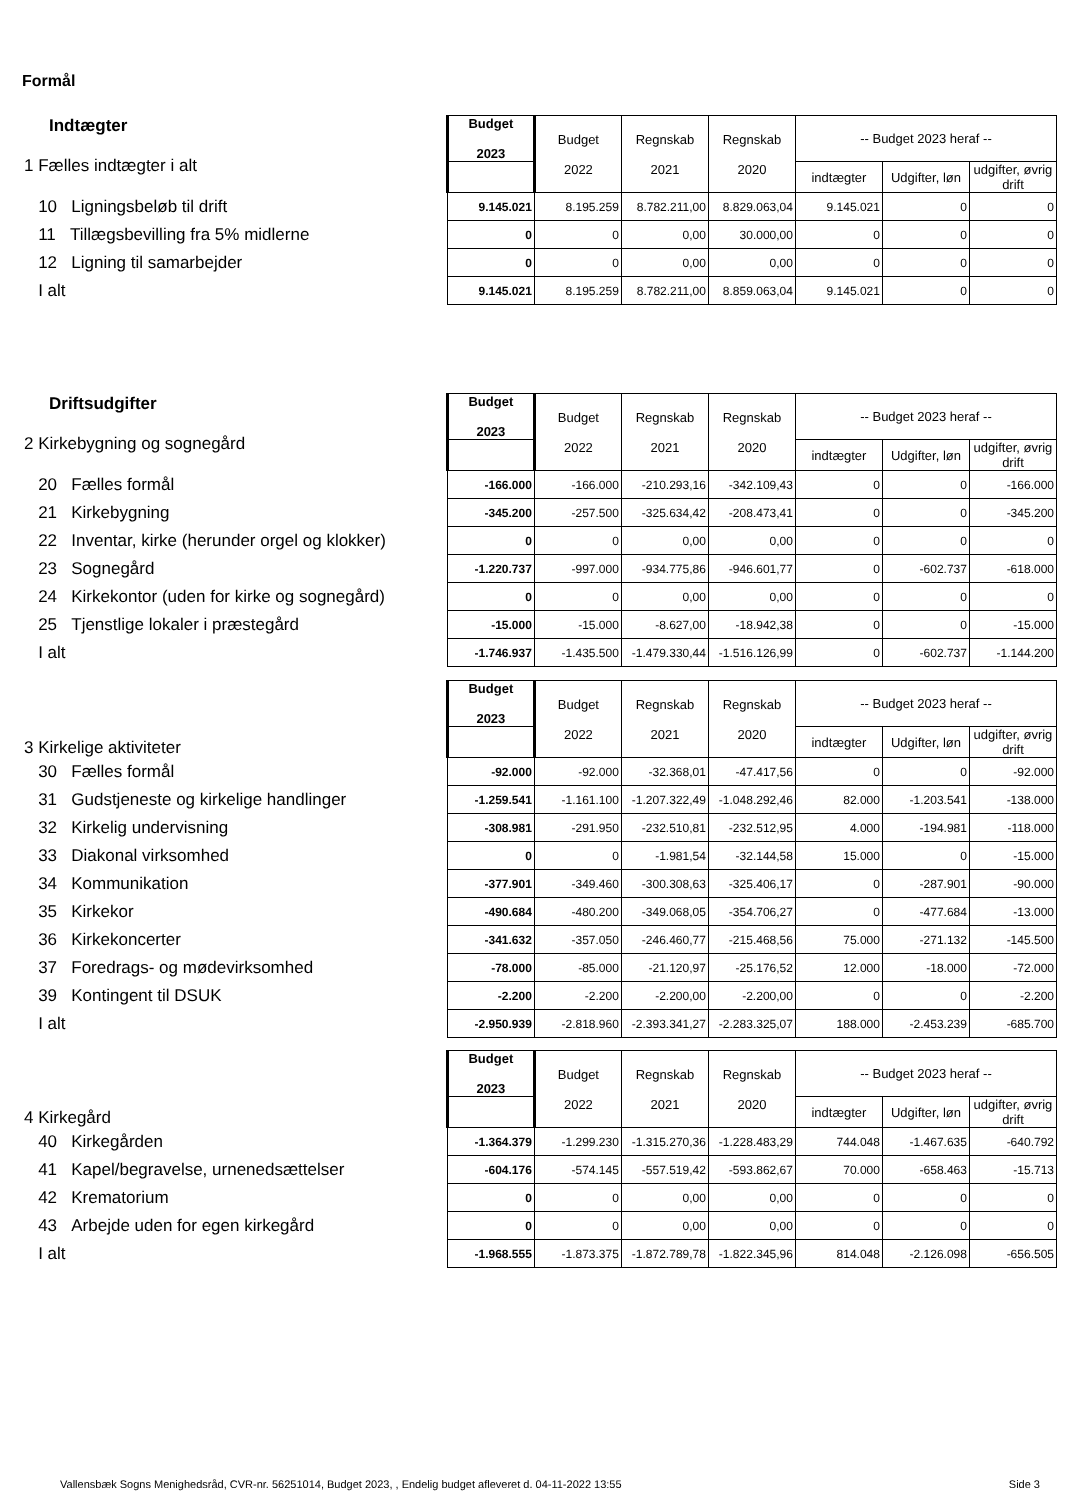Formål
| Indtægter 1 Fælles indtægter i alt | Budget 2023 | Budget 2022 | Regnskab 2021 | Regnskab 2020 | -- Budget 2023 heraf -- | | |
| | | | | | indtægter | Udgifter, løn | udgifter, øvrig drift |
| 10 Ligningsbeløb til drift | 9.145.021 | 8.195.259 | 8.782.211,00 | 8.829.063,04 | 9.145.021 | 0 | 0 |
| 11 Tillægsbevilling fra 5% midlerne | 0 | 0 | 0,00 | 30.000,00 | 0 | 0 | 0 |
| 12 Ligning til samarbejder | 0 | 0 | 0,00 | 0,00 | 0 | 0 | 0 |
| I alt | 9.145.021 | 8.195.259 | 8.782.211,00 | 8.859.063,04 | 9.145.021 | 0 | 0 |
| Driftsudgifter 2 Kirkebygning og sognegård | Budget 2023 | Budget 2022 | Regnskab 2021 | Regnskab 2020 | -- Budget 2023 heraf -- | | |
| | | | | | indtægter | Udgifter, løn | udgifter, øvrig drift |
| 20 Fælles formål | -166.000 | -166.000 | -210.293,16 | -342.109,43 | 0 | 0 | -166.000 |
| 21 Kirkebygning | -345.200 | -257.500 | -325.634,42 | -208.473,41 | 0 | 0 | -345.200 |
| 22 Inventar, kirke (herunder orgel og klokker) | 0 | 0 | 0,00 | 0,00 | 0 | 0 | 0 |
| 23 Sognegård | -1.220.737 | -997.000 | -934.775,86 | -946.601,77 | 0 | -602.737 | -618.000 |
| 24 Kirkekontor (uden for kirke og sognegård) | 0 | 0 | 0,00 | 0,00 | 0 | 0 | 0 |
| 25 Tjenstlige lokaler i præstegård | -15.000 | -15.000 | -8.627,00 | -18.942,38 | 0 | 0 | -15.000 |
| I alt | -1.746.937 | -1.435.500 | -1.479.330,44 | -1.516.126,99 | 0 | -602.737 | -1.144.200 |
| 3 Kirkelige aktiviteter | Budget 2023 | Budget 2022 | Regnskab 2021 | Regnskab 2020 | -- Budget 2023 heraf -- | | |
| | | | | | indtægter | Udgifter, løn | udgifter, øvrig drift |
| 30 Fælles formål | -92.000 | -92.000 | -32.368,01 | -47.417,56 | 0 | 0 | -92.000 |
| 31 Gudstjeneste og kirkelige handlinger | -1.259.541 | -1.161.100 | -1.207.322,49 | -1.048.292,46 | 82.000 | -1.203.541 | -138.000 |
| 32 Kirkelig undervisning | -308.981 | -291.950 | -232.510,81 | -232.512,95 | 4.000 | -194.981 | -118.000 |
| 33 Diakonal virksomhed | 0 | 0 | -1.981,54 | -32.144,58 | 15.000 | 0 | -15.000 |
| 34 Kommunikation | -377.901 | -349.460 | -300.308,63 | -325.406,17 | 0 | -287.901 | -90.000 |
| 35 Kirkekor | -490.684 | -480.200 | -349.068,05 | -354.706,27 | 0 | -477.684 | -13.000 |
| 36 Kirkekoncerter | -341.632 | -357.050 | -246.460,77 | -215.468,56 | 75.000 | -271.132 | -145.500 |
| 37 Foredrags- og mødevirksomhed | -78.000 | -85.000 | -21.120,97 | -25.176,52 | 12.000 | -18.000 | -72.000 |
| 39 Kontingent til DSUK | -2.200 | -2.200 | -2.200,00 | -2.200,00 | 0 | 0 | -2.200 |
| I alt | -2.950.939 | -2.818.960 | -2.393.341,27 | -2.283.325,07 | 188.000 | -2.453.239 | -685.700 |
| 4 Kirkegård | Budget 2023 | Budget 2022 | Regnskab 2021 | Regnskab 2020 | -- Budget 2023 heraf -- | | |
| | | | | | indtægter | Udgifter, løn | udgifter, øvrig drift |
| 40 Kirkegården | -1.364.379 | -1.299.230 | -1.315.270,36 | -1.228.483,29 | 744.048 | -1.467.635 | -640.792 |
| 41 Kapel/begravelse, urnenedsættelser | -604.176 | -574.145 | -557.519,42 | -593.862,67 | 70.000 | -658.463 | -15.713 |
| 42 Krematorium | 0 | 0 | 0,00 | 0,00 | 0 | 0 | 0 |
| 43 Arbejde uden for egen kirkegård | 0 | 0 | 0,00 | 0,00 | 0 | 0 | 0 |
| I alt | -1.968.555 | -1.873.375 | -1.872.789,78 | -1.822.345,96 | 814.048 | -2.126.098 | -656.505 |
Vallensbæk Sogns Menighedsråd, CVR-nr. 56251014, Budget 2023, , Endelig budget afleveret d. 04-11-2022 13:55 Side 3